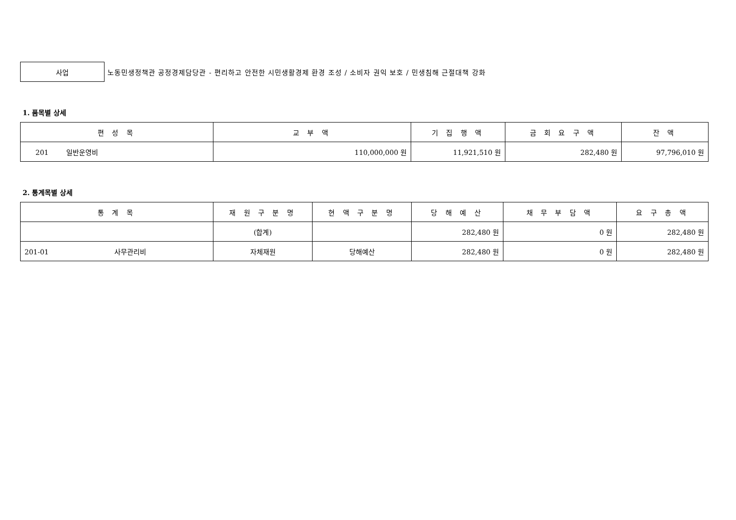사업
노동민생정책관 공정경제담당관 - 편리하고 안전한 시민생활경제 환경 조성 / 소비자 권익 보호 / 민생침해 근절대책 강화
1. 품목별 상세
| 편 성 목 | 교 부 액 | 기 집 행 액 | 금 회 요 구 액 | 잔 액 |
| --- | --- | --- | --- | --- |
| 201 일반운영비 | 110,000,000 원 | 11,921,510 원 | 282,480 원 | 97,796,010 원 |
2. 통계목별 상세
| 통 계 목 | 재 원 구 분 명 | 현 액 구 분 명 | 당 해 예 산 | 채 무 부 담 액 | 요 구 총 액 |
| --- | --- | --- | --- | --- | --- |
| | (합계) | | 282,480 원 | 0 원 | 282,480 원 |
| 201-01 사무관리비 | 자체재원 | 당해예산 | 282,480 원 | 0 원 | 282,480 원 |